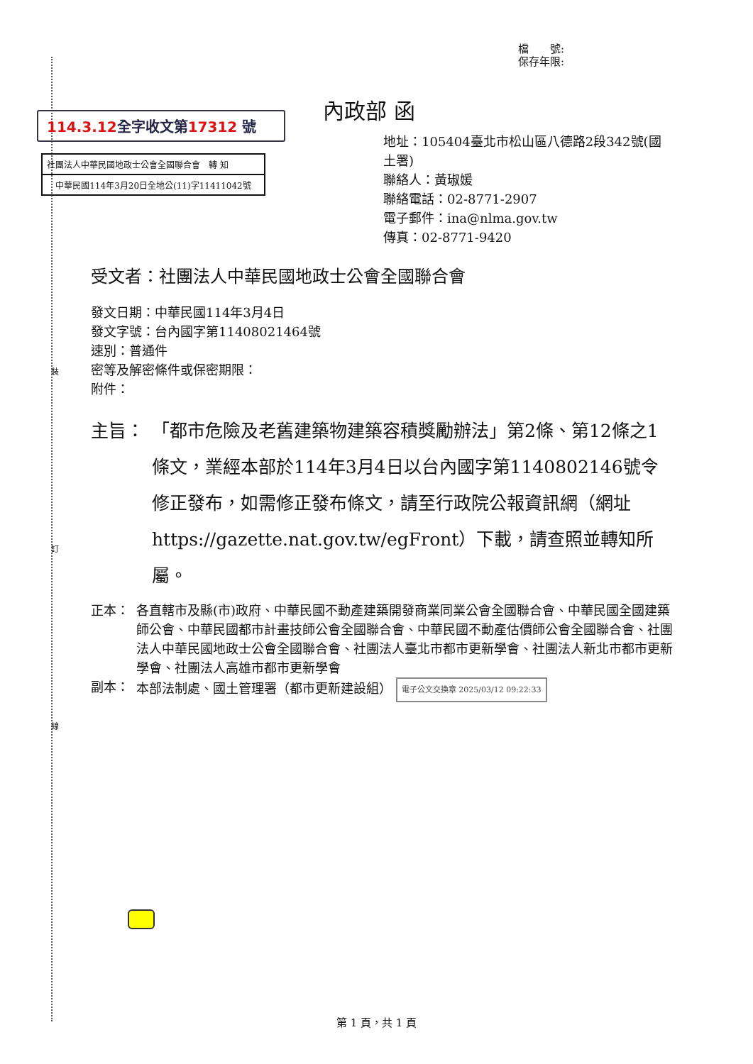裝
訂
線
檔　　號:
保存年限:
114.3.12全字收文第17312 號
社團法人中華民國地政士公會全國聯合會　轉 知
中華民國114年3月20日全地公(11)字11411042號
內政部 函
地址：105404臺北市松山區八德路2段342號(國土署)
聯絡人：黃琡媛
聯絡電話：02-8771-2907
電子郵件：ina@nlma.gov.tw
傳真：02-8771-9420
受文者：社團法人中華民國地政士公會全國聯合會
發文日期：中華民國114年3月4日
發文字號：台內國字第11408021464號
速別：普通件
密等及解密條件或保密期限：
附件：
主旨： 「都市危險及老舊建築物建築容積獎勵辦法」第2條、第12條之1條文，業經本部於114年3月4日以台內國字第1140802146號令修正發布，如需修正發布條文，請至行政院公報資訊網（網址https://gazette.nat.gov.tw/egFront）下載，請查照並轉知所屬。
正本： 各直轄市及縣(市)政府、中華民國不動產建築開發商業同業公會全國聯合會、中華民國全國建築師公會、中華民國都市計畫技師公會全國聯合會、中華民國不動產估價師公會全國聯合會、社團法人中華民國地政士公會全國聯合會、社團法人臺北市都市更新學會、社團法人新北市都市更新學會、社團法人高雄市都市更新學會
副本： 本部法制處、國土管理署（都市更新建設組） 電子公文交換章 2025/03/12 09:22:33
第 1 頁，共 1 頁